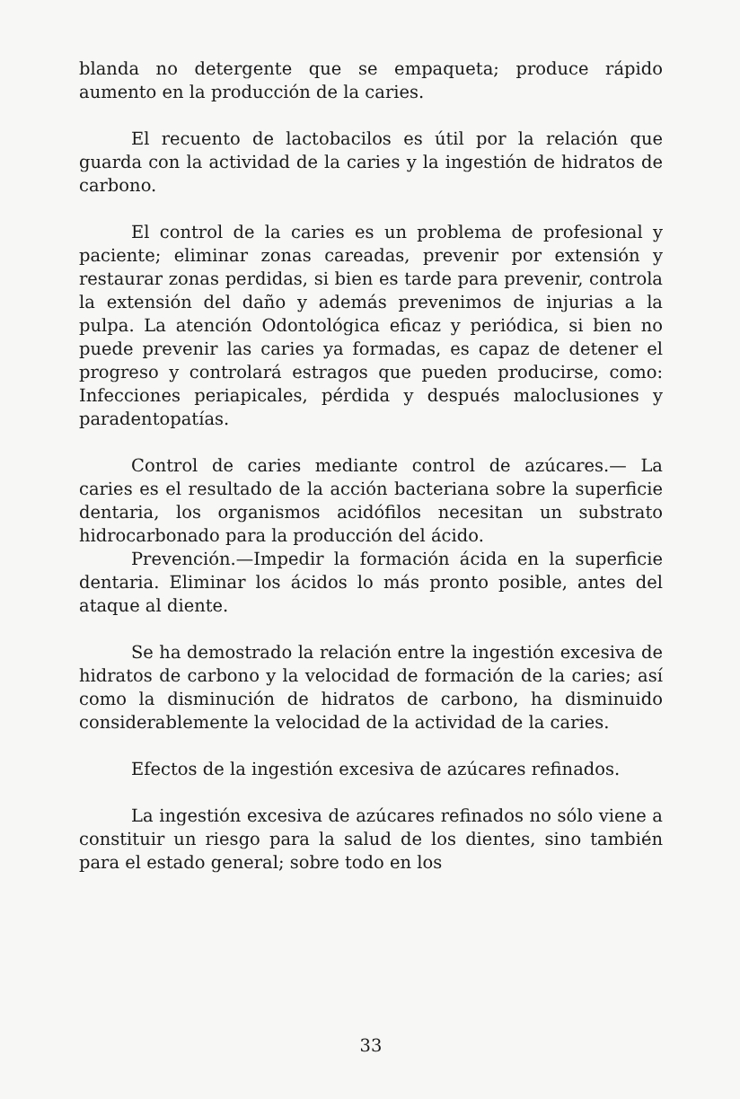blanda no detergente que se empaqueta; produce rápido aumento en la producción de la caries.
El recuento de lactobacilos es útil por la relación que guarda con la actividad de la caries y la ingestión de hidratos de carbono.
El control de la caries es un problema de profesional y paciente; eliminar zonas careadas, prevenir por extensión y restaurar zonas perdidas, si bien es tarde para prevenir, controla la extensión del daño y además prevenimos de injurias a la pulpa. La atención Odontológica eficaz y periódica, si bien no puede prevenir las caries ya formadas, es capaz de detener el progreso y controlará estragos que pueden producirse, como: Infecciones periapicales, pérdida y después maloclusiones y paradentopatías.
Control de caries mediante control de azúcares.— La caries es el resultado de la acción bacteriana sobre la superficie dentaria, los organismos acidófilos necesitan un substrato hidrocarbonado para la producción del ácido.
Prevención.—Impedir la formación ácida en la superficie dentaria. Eliminar los ácidos lo más pronto posible, antes del ataque al diente.
Se ha demostrado la relación entre la ingestión excesiva de hidratos de carbono y la velocidad de formación de la caries; así como la disminución de hidratos de carbono, ha disminuido considerablemente la velocidad de la actividad de la caries.
Efectos de la ingestión excesiva de azúcares refinados.
La ingestión excesiva de azúcares refinados no sólo viene a constituir un riesgo para la salud de los dientes, sino también para el estado general; sobre todo en los
33